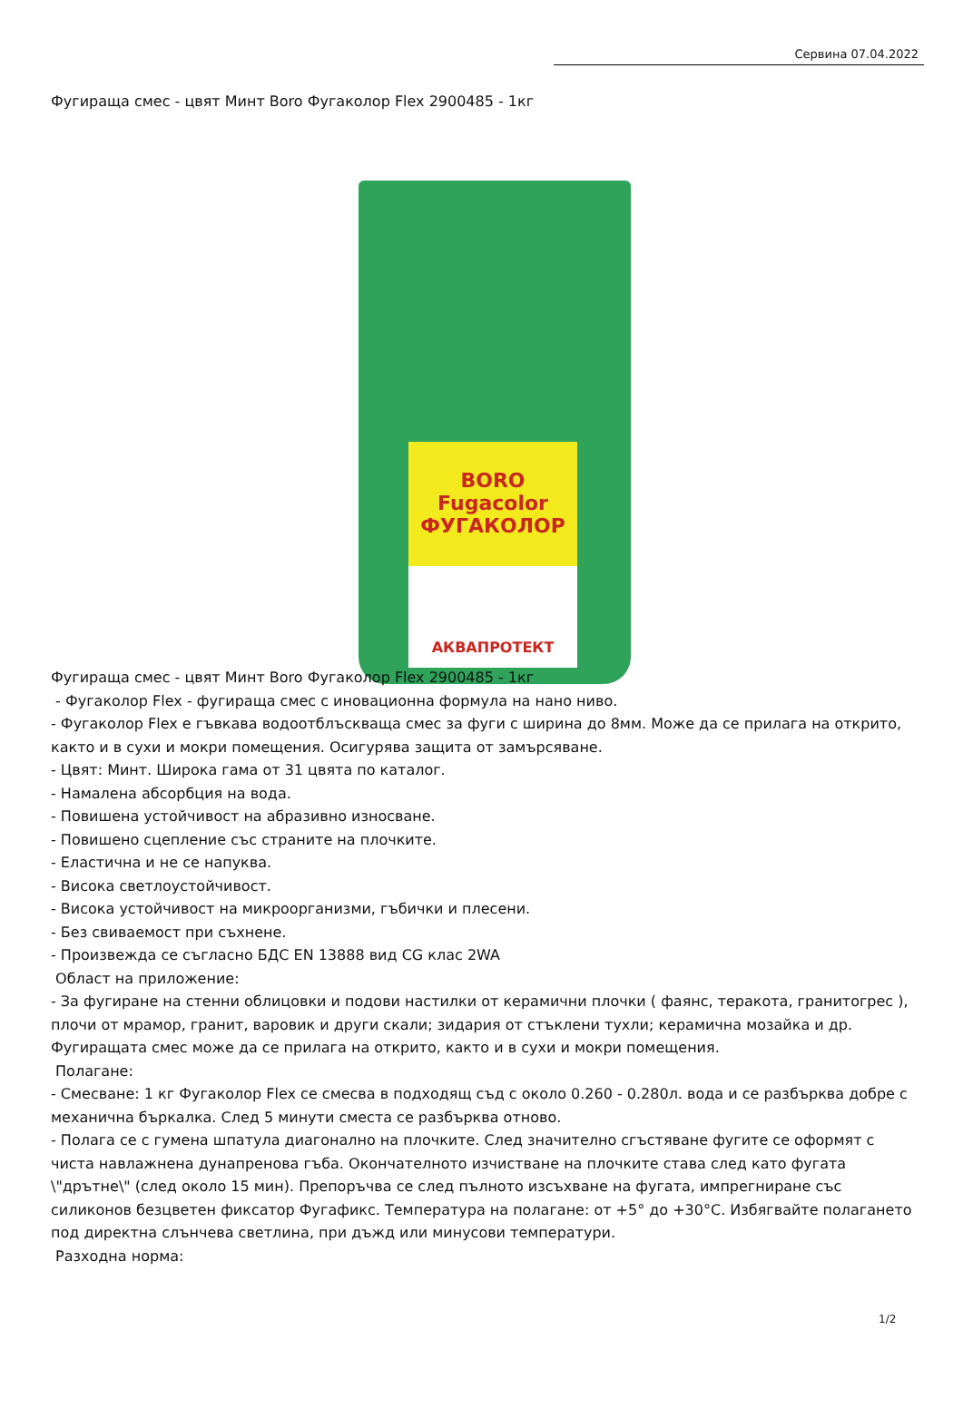Сервина 07.04.2022
Фугираща смес - цвят Минт Boro Фугаколор Flex 2900485 - 1кг
BORO
Fugacolor
ФУГАКОЛОР
АКВАПРОТЕКТ
Фугираща смес - цвят Минт Boro Фугаколор Flex 2900485 - 1кг
- Фугаколор Flex - фугираща смес с иновационна формула на нано ниво.
- Фугаколор Flex е гъвкава водоотблъскваща смес за фуги с ширина до 8мм. Може да се прилага на открито, както и в сухи и мокри помещения. Осигурява защита от замърсяване.
- Цвят: Минт. Широка гама от 31 цвята по каталог.
- Намалена абсорбция на вода.
- Повишена устойчивост на абразивно износване.
- Повишено сцепление със страните на плочките.
- Еластична и не се напуква.
- Висока светлоустойчивост.
- Висока устойчивост на микроорганизми, гъбички и плесени.
- Без свиваемост при съхнене.
- Произвежда се съгласно БДС EN 13888 вид CG клас 2WA
Област на приложение:
- За фугиране на стенни облицовки и подови настилки от керамични плочки ( фаянс, теракота, гранитогрес ), плочи от мрамор, гранит, варовик и други скали; зидария от стъклени тухли; керамична мозайка и др. Фугиращата смес може да се прилага на открито, както и в сухи и мокри помещения.
Полагане:
- Смесване: 1 кг Фугаколор Flex се смесва в подходящ съд с около 0.260 - 0.280л. вода и се разбърква добре с механична бъркалка. След 5 минути сместа се разбърква отново.
- Полага се с гумена шпатула диагонално на плочките. След значително сгъстяване фугите се оформят с чиста навлажнена дунапренова гъба. Окончателното изчистване на плочките става след като фугата \"дрътне\" (след около 15 мин). Препоръчва се след пълното изсъхване на фугата, импрегниране със силиконов безцветен фиксатор Фугафикс. Температура на полагане: от +5° до +30°С. Избягвайте полагането под директна слънчева светлина, при дъжд или минусови температури.
Разходна норма:
1/2